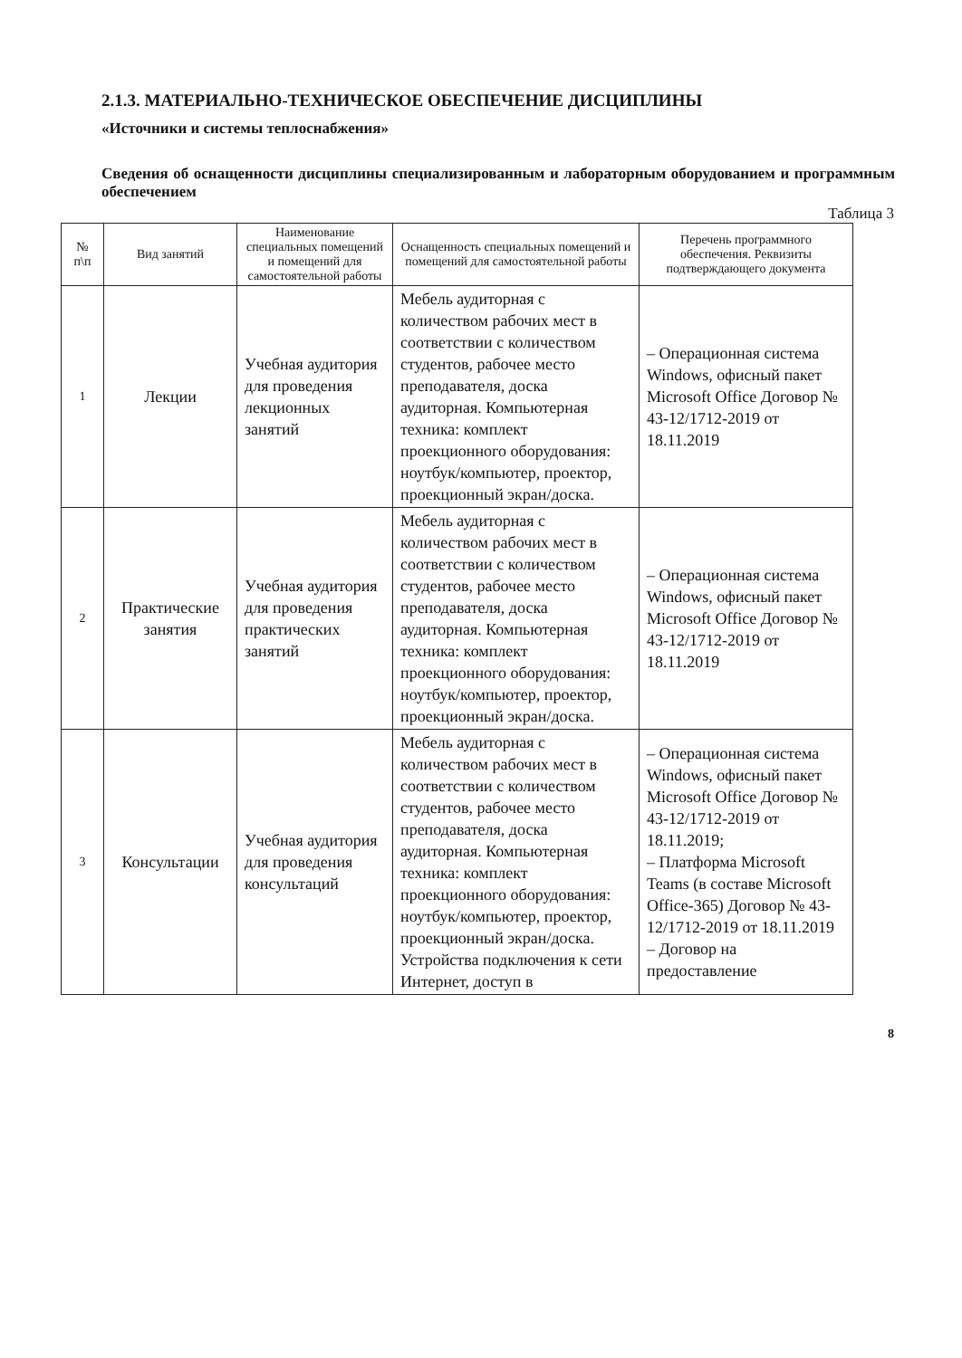2.1.3. МАТЕРИАЛЬНО-ТЕХНИЧЕСКОЕ ОБЕСПЕЧЕНИЕ ДИСЦИПЛИНЫ
«Источники и системы теплоснабжения»
Сведения об оснащенности дисциплины специализированным и лабораторным оборудованием и программным обеспечением
Таблица 3
| № п\п | Вид занятий | Наименование специальных помещений и помещений для самостоятельной работы | Оснащенность специальных помещений и помещений для самостоятельной работы | Перечень программного обеспечения. Реквизиты подтверждающего документа |
| --- | --- | --- | --- | --- |
| 1 | Лекции | Учебная аудитория для проведения лекционных занятий | Мебель аудиторная с количеством рабочих мест в соответствии с количеством студентов, рабочее место преподавателя, доска аудиторная. Компьютерная техника: комплект проекционного оборудования: ноутбук/компьютер, проектор, проекционный экран/доска. | – Операционная система Windows, офисный пакет Microsoft Office Договор № 43-12/1712-2019 от 18.11.2019 |
| 2 | Практические занятия | Учебная аудитория для проведения практических занятий | Мебель аудиторная с количеством рабочих мест в соответствии с количеством студентов, рабочее место преподавателя, доска аудиторная. Компьютерная техника: комплект проекционного оборудования: ноутбук/компьютер, проектор, проекционный экран/доска. | – Операционная система Windows, офисный пакет Microsoft Office Договор № 43-12/1712-2019 от 18.11.2019 |
| 3 | Консультации | Учебная аудитория для проведения консультаций | Мебель аудиторная с количеством рабочих мест в соответствии с количеством студентов, рабочее место преподавателя, доска аудиторная. Компьютерная техника: комплект проекционного оборудования: ноутбук/компьютер, проектор, проекционный экран/доска. Устройства подключения к сети Интернет, доступ в | – Операционная система Windows, офисный пакет Microsoft Office Договор № 43-12/1712-2019 от 18.11.2019; – Платформа Microsoft Teams (в составе Microsoft Office-365) Договор № 43-12/1712-2019 от 18.11.2019 – Договор на предоставление |
8